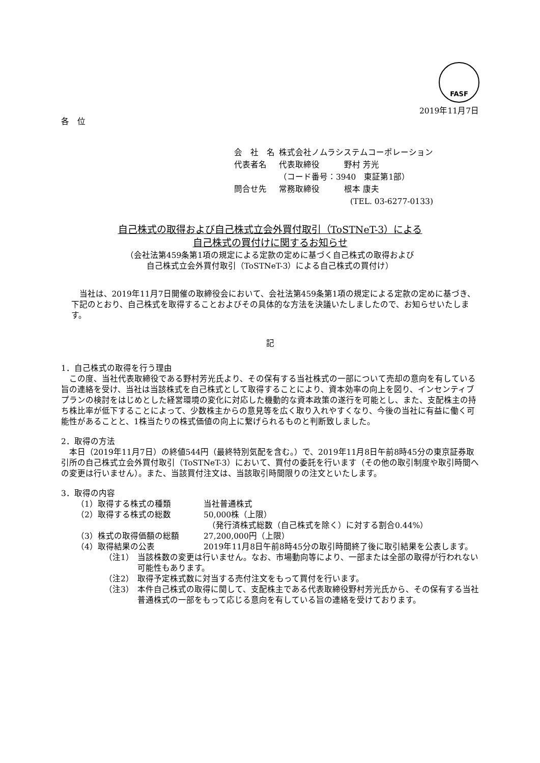FASF
2019年11月7日
各　位
| 会 社 名 | 株式会社ノムラシステムコーポレーション |
| 代表者名 | 代表取締役 野村 芳光 |
| | （コード番号：3940 東証第1部） |
| 問合せ先 | 常務取締役 根本 康夫 |
| | (TEL. 03-6277-0133) |
自己株式の取得および自己株式立会外買付取引（ToSTNeT-3）による
自己株式の買付けに関するお知らせ
（会社法第459条第1項の規定による定款の定めに基づく自己株式の取得および
自己株式立会外買付取引（ToSTNeT-3）による自己株式の買付け）
当社は、2019年11月7日開催の取締役会において、会社法第459条第1項の規定による定款の定めに基づき、下記のとおり、自己株式を取得することおよびその具体的な方法を決議いたしましたので、お知らせいたします。
記
1．自己株式の取得を行う理由
この度、当社代表取締役である野村芳光氏より、その保有する当社株式の一部について売却の意向を有している旨の連絡を受け、当社は当該株式を自己株式として取得することにより、資本効率の向上を図り、インセンティブプランの検討をはじめとした経営環境の変化に対応した機動的な資本政策の遂行を可能とし、また、支配株主の持ち株比率が低下することによって、少数株主からの意見等を広く取り入れやすくなり、今後の当社に有益に働く可能性があることと、1株当たりの株式価値の向上に繋げられるものと判断致しました。
2．取得の方法
本日（2019年11月7日）の終値544円（最終特別気配を含む。）で、2019年11月8日午前8時45分の東京証券取引所の自己株式立会外買付取引（ToSTNeT-3）において、買付の委託を行います（その他の取引制度や取引時間への変更は行いません）。また、当該買付注文は、当該取引時間限りの注文といたします。
3．取得の内容
（1）取得する株式の種類 当社普通株式
（2）取得する株式の総数 50,000株（上限）
　（発行済株式総数（自己株式を除く）に対する割合0.44%）
（3）株式の取得価額の総額 27,200,000円（上限）
（4）取得結果の公表 2019年11月8日午前8時45分の取引時間終了後に取引結果を公表します。
（注1） 当該株数の変更は行いません。なお、市場動向等により、一部または全部の取得が行われない可能性もあります。
（注2） 取得予定株式数に対当する売付注文をもって買付を行います。
（注3） 本件自己株式の取得に関して、支配株主である代表取締役野村芳光氏から、その保有する当社普通株式の一部をもって応じる意向を有している旨の連絡を受けております。